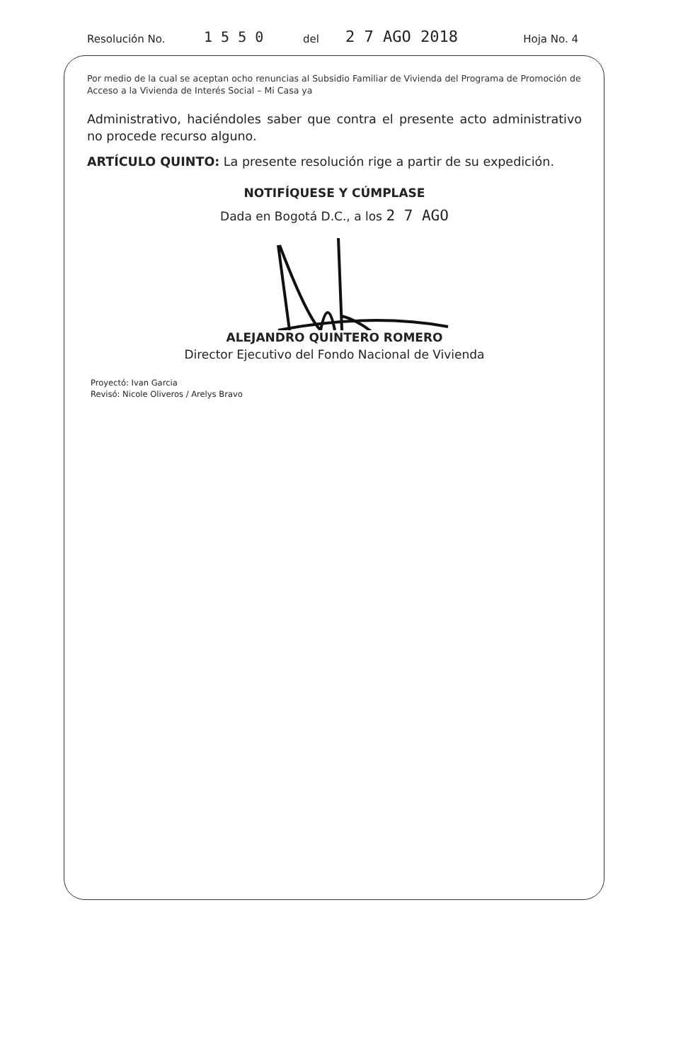Resolución No. 1 5 5 0 del 2 7 AGO 2018 Hoja No. 4
Por medio de la cual se aceptan ocho renuncias al Subsidio Familiar de Vivienda del Programa de Promoción de Acceso a la Vivienda de Interés Social – Mi Casa ya
Administrativo, haciéndoles saber que contra el presente acto administrativo no procede recurso alguno.
ARTÍCULO QUINTO: La presente resolución rige a partir de su expedición.
NOTIFÍQUESE Y CÚMPLASE
Dada en Bogotá D.C., a los 2 7 AGO
ALEJANDRO QUINTERO ROMERO
Director Ejecutivo del Fondo Nacional de Vivienda
Proyectó: Ivan Garcia
Revisó: Nicole Oliveros / Arelys Bravo